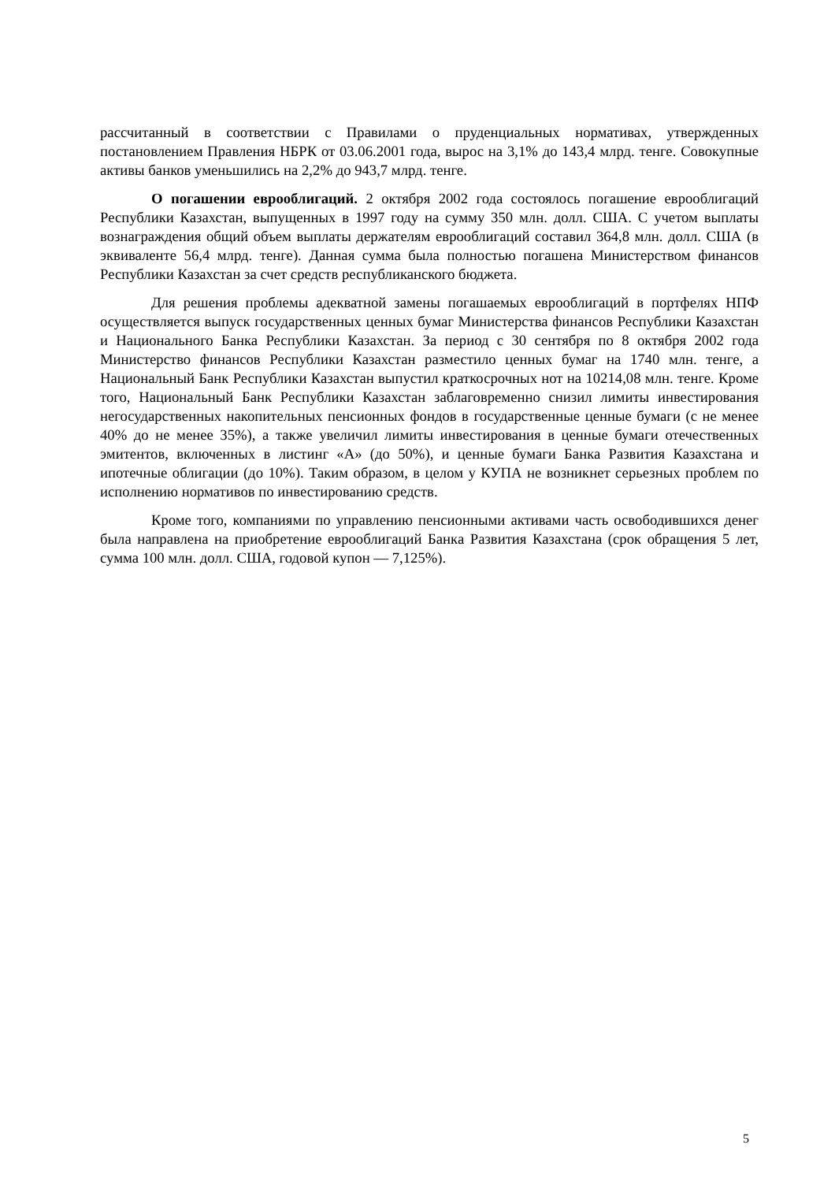рассчитанный в соответствии с Правилами о пруденциальных нормативах, утвержденных постановлением Правления НБРК от 03.06.2001 года, вырос на 3,1% до 143,4 млрд. тенге. Совокупные активы банков уменьшились на 2,2% до 943,7 млрд. тенге.
О погашении еврооблигаций. 2 октября 2002 года состоялось погашение еврооблигаций Республики Казахстан, выпущенных в 1997 году на сумму 350 млн. долл. США. С учетом выплаты вознаграждения общий объем выплаты держателям еврооблигаций составил 364,8 млн. долл. США (в эквиваленте 56,4 млрд. тенге). Данная сумма была полностью погашена Министерством финансов Республики Казахстан за счет средств республиканского бюджета.
Для решения проблемы адекватной замены погашаемых еврооблигаций в портфелях НПФ осуществляется выпуск государственных ценных бумаг Министерства финансов Республики Казахстан и Национального Банка Республики Казахстан. За период с 30 сентября по 8 октября 2002 года Министерство финансов Республики Казахстан разместило ценных бумаг на 1740 млн. тенге, а Национальный Банк Республики Казахстан выпустил краткосрочных нот на 10214,08 млн. тенге. Кроме того, Национальный Банк Республики Казахстан заблаговременно снизил лимиты инвестирования негосударственных накопительных пенсионных фондов в государственные ценные бумаги (с не менее 40% до не менее 35%), а также увеличил лимиты инвестирования в ценные бумаги отечественных эмитентов, включенных в листинг «А» (до 50%), и ценные бумаги Банка Развития Казахстана и ипотечные облигации (до 10%). Таким образом, в целом у КУПА не возникнет серьезных проблем по исполнению нормативов по инвестированию средств.
Кроме того, компаниями по управлению пенсионными активами часть освободившихся денег была направлена на приобретение еврооблигаций Банка Развития Казахстана (срок обращения 5 лет, сумма 100 млн. долл. США, годовой купон — 7,125%).
5